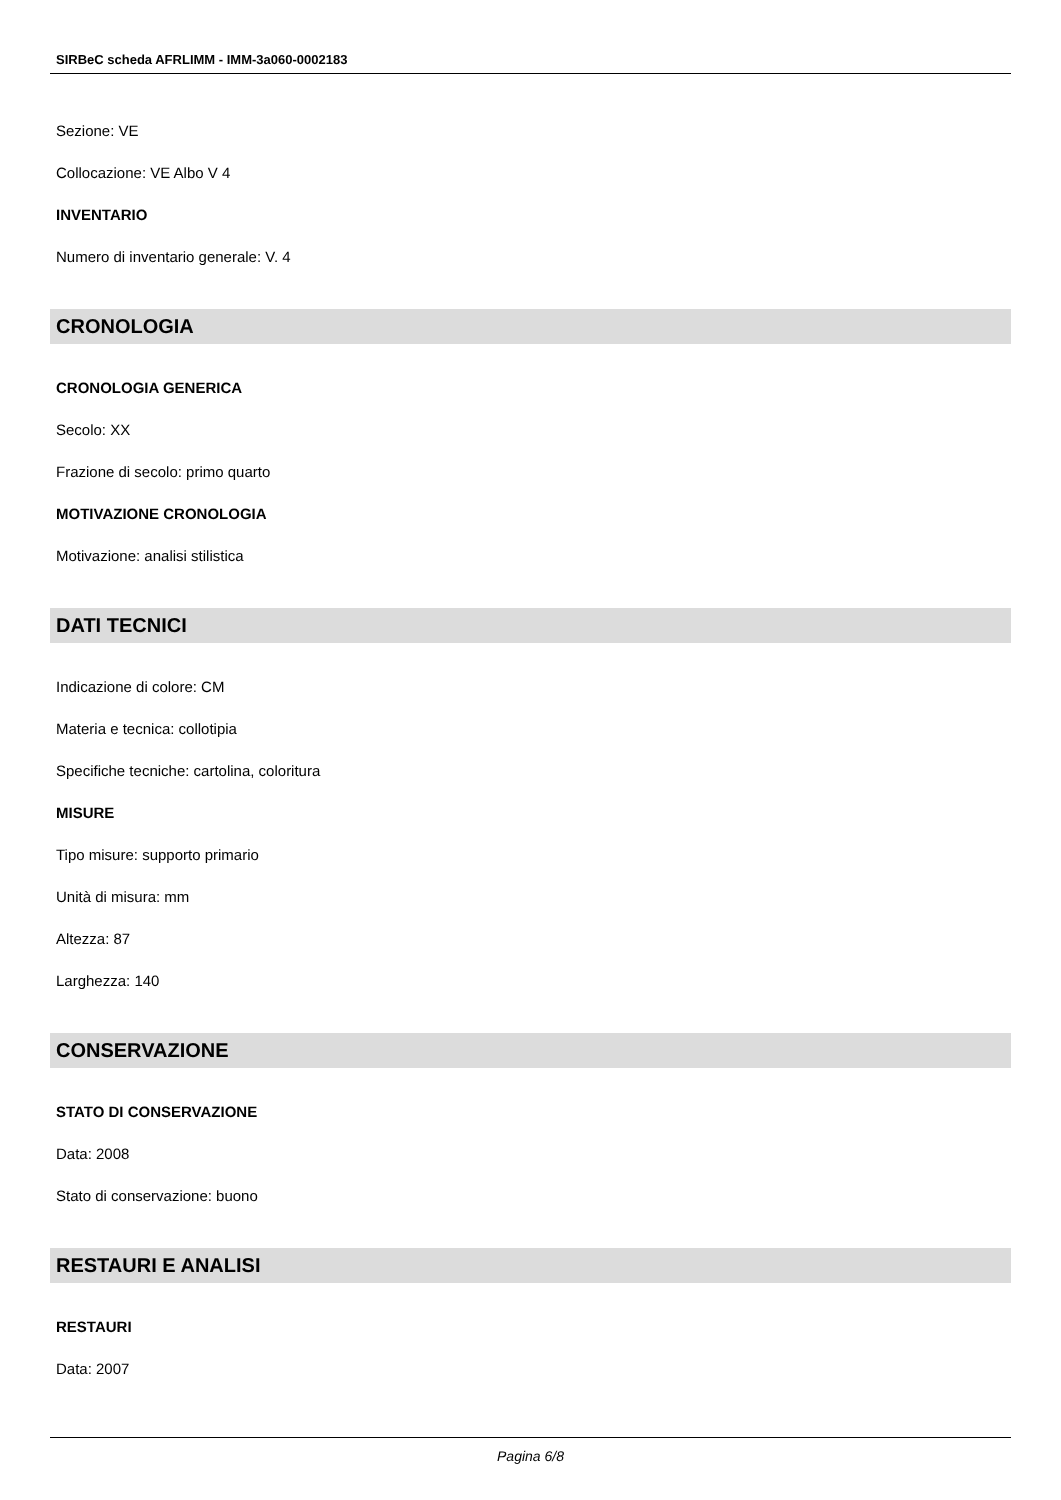SIRBeC scheda AFRLIMM - IMM-3a060-0002183
Sezione: VE
Collocazione: VE Albo V 4
INVENTARIO
Numero di inventario generale: V. 4
CRONOLOGIA
CRONOLOGIA GENERICA
Secolo: XX
Frazione di secolo: primo quarto
MOTIVAZIONE CRONOLOGIA
Motivazione: analisi stilistica
DATI TECNICI
Indicazione di colore: CM
Materia e tecnica: collotipia
Specifiche tecniche: cartolina, coloritura
MISURE
Tipo misure: supporto primario
Unità di misura: mm
Altezza: 87
Larghezza: 140
CONSERVAZIONE
STATO DI CONSERVAZIONE
Data: 2008
Stato di conservazione: buono
RESTAURI E ANALISI
RESTAURI
Data: 2007
Pagina 6/8